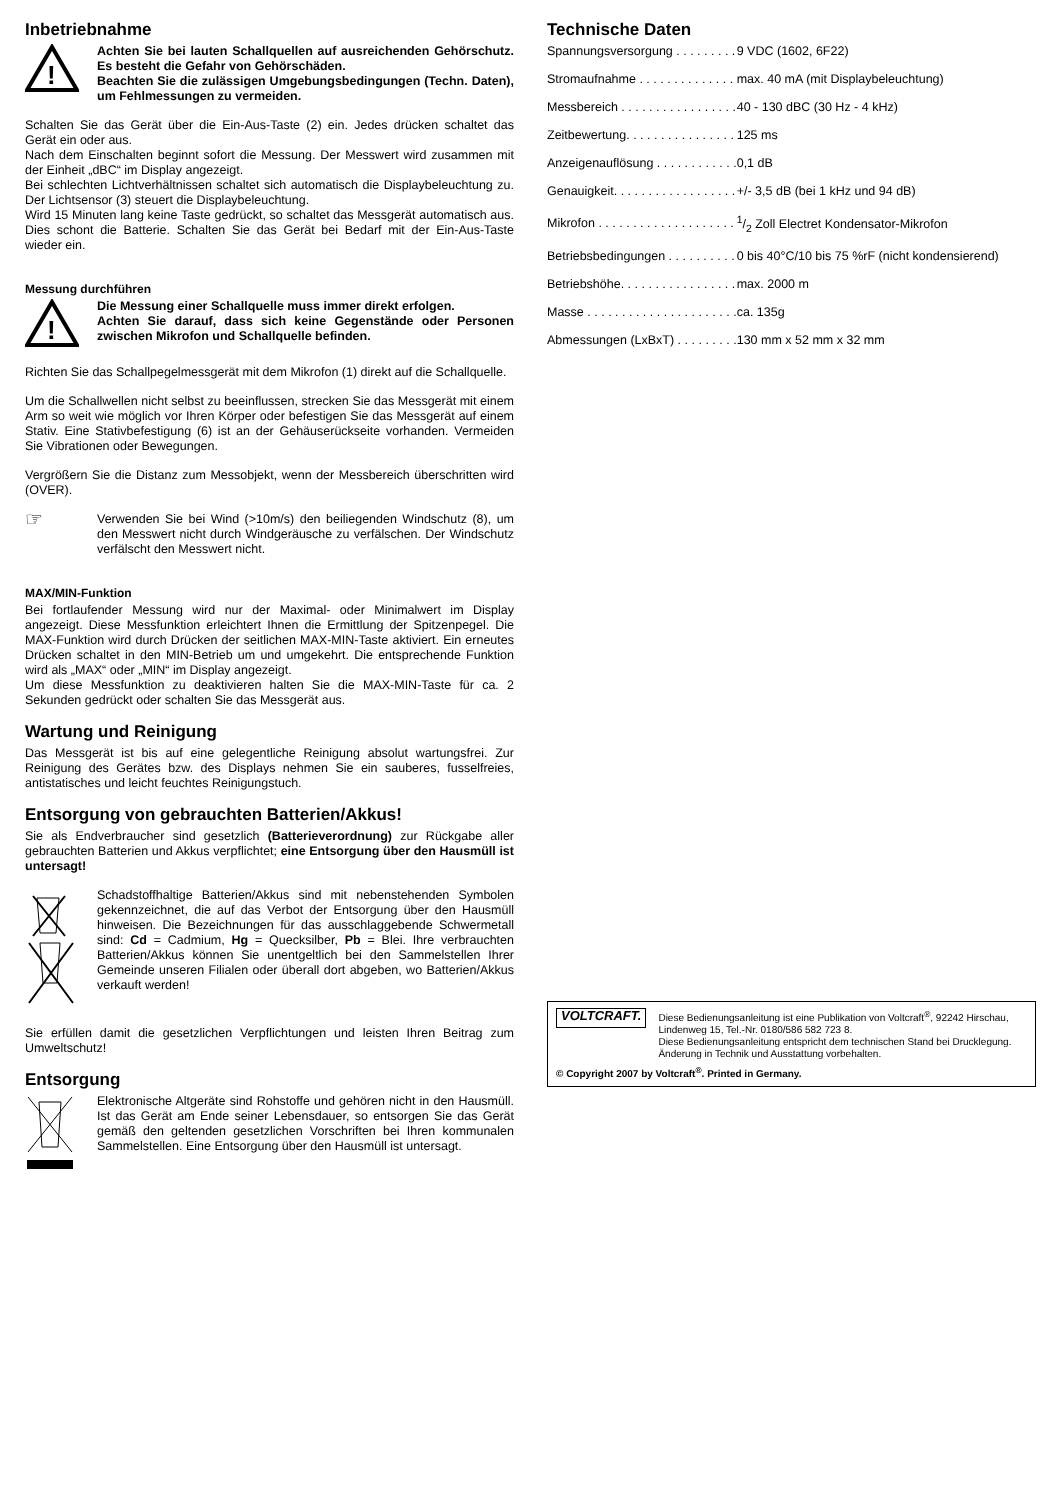Inbetriebnahme
!
Achten Sie bei lauten Schallquellen auf ausreichenden Gehörschutz. Es besteht die Gefahr von Gehörschäden.
Beachten Sie die zulässigen Umgebungsbedingungen (Techn. Daten), um Fehlmessungen zu vermeiden.
Schalten Sie das Gerät über die Ein-Aus-Taste (2) ein. Jedes drücken schaltet das Gerät ein oder aus.
Nach dem Einschalten beginnt sofort die Messung. Der Messwert wird zusammen mit der Einheit „dBC“ im Display angezeigt.
Bei schlechten Lichtverhältnissen schaltet sich automatisch die Displaybeleuchtung zu. Der Lichtsensor (3) steuert die Displaybeleuchtung.
Wird 15 Minuten lang keine Taste gedrückt, so schaltet das Messgerät automatisch aus. Dies schont die Batterie. Schalten Sie das Gerät bei Bedarf mit der Ein-Aus-Taste wieder ein.
Messung durchführen
!
Die Messung einer Schallquelle muss immer direkt erfolgen.
Achten Sie darauf, dass sich keine Gegenstände oder Personen zwischen Mikrofon und Schallquelle befinden.
Richten Sie das Schallpegelmessgerät mit dem Mikrofon (1) direkt auf die Schallquelle.
Um die Schallwellen nicht selbst zu beeinflussen, strecken Sie das Messgerät mit einem Arm so weit wie möglich vor Ihren Körper oder befestigen Sie das Messgerät auf einem Stativ. Eine Stativbefestigung (6) ist an der Gehäuserückseite vorhanden. Vermeiden Sie Vibrationen oder Bewegungen.
Vergrößern Sie die Distanz zum Messobjekt, wenn der Messbereich überschritten wird (OVER).
☞
Verwenden Sie bei Wind (>10m/s) den beiliegenden Windschutz (8), um den Messwert nicht durch Windgeräusche zu verfälschen. Der Windschutz verfälscht den Messwert nicht.
MAX/MIN-Funktion
Bei fortlaufender Messung wird nur der Maximal- oder Minimalwert im Display angezeigt. Diese Messfunktion erleichtert Ihnen die Ermittlung der Spitzenpegel. Die MAX-Funktion wird durch Drücken der seitlichen MAX-MIN-Taste aktiviert. Ein erneutes Drücken schaltet in den MIN-Betrieb um und umgekehrt. Die entsprechende Funktion wird als „MAX“ oder „MIN“ im Display angezeigt.
Um diese Messfunktion zu deaktivieren halten Sie die MAX-MIN-Taste für ca. 2 Sekunden gedrückt oder schalten Sie das Messgerät aus.
Wartung und Reinigung
Das Messgerät ist bis auf eine gelegentliche Reinigung absolut wartungsfrei. Zur Reinigung des Gerätes bzw. des Displays nehmen Sie ein sauberes, fusselfreies, antistatisches und leicht feuchtes Reinigungstuch.
Entsorgung von gebrauchten Batterien/Akkus!
Sie als Endverbraucher sind gesetzlich (Batterieverordnung) zur Rückgabe aller gebrauchten Batterien und Akkus verpflichtet; eine Entsorgung über den Hausmüll ist untersagt!
Schadstoffhaltige Batterien/Akkus sind mit nebenstehenden Symbolen gekennzeichnet, die auf das Verbot der Entsorgung über den Hausmüll hinweisen. Die Bezeichnungen für das ausschlaggebende Schwermetall sind: Cd = Cadmium, Hg = Quecksilber, Pb = Blei. Ihre verbrauchten Batterien/Akkus können Sie unentgeltlich bei den Sammelstellen Ihrer Gemeinde unseren Filialen oder überall dort abgeben, wo Batterien/Akkus verkauft werden!
Sie erfüllen damit die gesetzlichen Verpflichtungen und leisten Ihren Beitrag zum Umweltschutz!
Entsorgung
Elektronische Altgeräte sind Rohstoffe und gehören nicht in den Hausmüll. Ist das Gerät am Ende seiner Lebensdauer, so entsorgen Sie das Gerät gemäß den geltenden gesetzlichen Vorschriften bei Ihren kommunalen Sammelstellen. Eine Entsorgung über den Hausmüll ist untersagt.
Technische Daten
| Spannungsversorgung . . . . . . . . . | 9 VDC (1602, 6F22) |
| Stromaufnahme . . . . . . . . . . . . . . | max. 40 mA (mit Displaybeleuchtung) |
| Messbereich . . . . . . . . . . . . . . . . . | 40 - 130 dBC (30 Hz - 4 kHz) |
| Zeitbewertung. . . . . . . . . . . . . . . . | 125 ms |
| Anzeigenauflösung . . . . . . . . . . . . | 0,1 dB |
| Genauigkeit. . . . . . . . . . . . . . . . . . | +/- 3,5 dB (bei 1 kHz und 94 dB) |
| Mikrofon . . . . . . . . . . . . . . . . . . . . | 1/2 Zoll Electret Kondensator-Mikrofon |
| Betriebsbedingungen . . . . . . . . . . | 0 bis 40°C/10 bis 75 %rF (nicht kondensierend) |
| Betriebshöhe. . . . . . . . . . . . . . . . . | max. 2000 m |
| Masse . . . . . . . . . . . . . . . . . . . . . . | ca. 135g |
| Abmessungen (LxBxT) . . . . . . . . . | 130 mm x 52 mm x 32 mm |
VOLTCRAFT.
Diese Bedienungsanleitung ist eine Publikation von Voltcraft<sup>®</sup>, 92242 Hirschau, Lindenweg 15, Tel.-Nr. 0180/586 582 723 8.
Diese Bedienungsanleitung entspricht dem technischen Stand bei Drucklegung. Änderung in Technik und Ausstattung vorbehalten.
© Copyright 2007 by Voltcraft<sup>®</sup>. Printed in Germany.